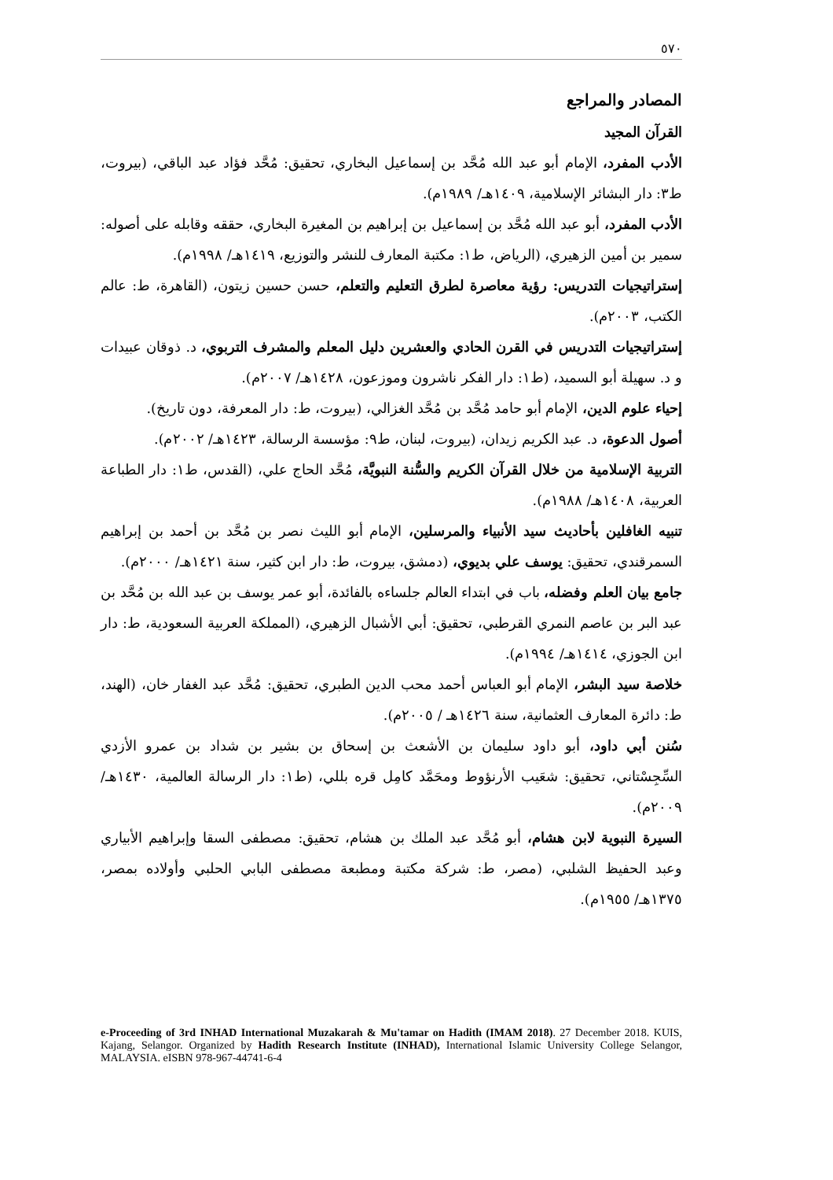٥٧٠
المصادر والمراجع
القرآن المجيد
الأدب المفرد، الإمام أبو عبد الله مُحَّد بن إسماعيل البخاري، تحقيق: مُحَّد فؤاد عبد الباقي، (بيروت، ط٣: دار البشائر الإسلامية، ١٤٠٩هـ/ ١٩٨٩م).
الأدب المفرد، أبو عبد الله مُحَّد بن إسماعيل بن إبراهيم بن المغيرة البخاري، حققه وقابله على أصوله: سمير بن أمين الزهيري، (الرياض، ط١: مكتبة المعارف للنشر والتوزيع، ١٤١٩هـ/ ١٩٩٨م).
إستراتيجيات التدريس: رؤية معاصرة لطرق التعليم والتعلم، حسن حسين زيتون، (القاهرة، ط: عالم الكتب، ٢٠٠٣م).
إستراتيجيات التدريس في القرن الحادي والعشرين دليل المعلم والمشرف التربوي، د. ذوقان عبيدات و د. سهيلة أبو السميد، (ط١: دار الفكر ناشرون وموزعون، ١٤٢٨هـ/ ٢٠٠٧م).
إحياء علوم الدين، الإمام أبو حامد مُحَّد بن مُحَّد الغزالي، (بيروت، ط: دار المعرفة، دون تاريخ).
أصول الدعوة، د. عبد الكريم زيدان، (بيروت، لبنان، ط٩: مؤسسة الرسالة، ١٤٢٣هـ/ ٢٠٠٢م).
التربية الإسلامية من خلال القرآن الكريم والسُّنة النبويَّة، مُحَّد الحاج علي، (القدس، ط١: دار الطباعة العربية، ١٤٠٨هـ/ ١٩٨٨م).
تنبيه الغافلين بأحاديث سيد الأنبياء والمرسلين، الإمام أبو الليث نصر بن مُحَّد بن أحمد بن إبراهيم السمرقندي، تحقيق: يوسف علي بديوي، (دمشق، بيروت، ط: دار ابن كثير، سنة ١٤٢١هـ/ ٢٠٠٠م).
جامع بيان العلم وفضله، باب في ابتداء العالم جلساءه بالفائدة، أبو عمر يوسف بن عبد الله بن مُحَّد بن عبد البر بن عاصم النمري القرطبي، تحقيق: أبي الأشبال الزهيري، (المملكة العربية السعودية، ط: دار ابن الجوزي، ١٤١٤هـ/ ١٩٩٤م).
خلاصة سيد البشر، الإمام أبو العباس أحمد محب الدين الطبري، تحقيق: مُحَّد عبد الغفار خان، (الهند، ط: دائرة المعارف العثمانية، سنة ١٤٢٦هـ / ٢٠٠٥م).
سُنن أبي داود، أبو داود سليمان بن الأشعث بن إسحاق بن بشير بن شداد بن عمرو الأزدي السِّجِسْتاني، تحقيق: شعَيب الأرنؤوط ومحَمَّد كامِل قره بللي، (ط١: دار الرسالة العالمية، ١٤٣٠هـ/ ٢٠٠٩م).
السيرة النبوية لابن هشام، أبو مُحَّد عبد الملك بن هشام، تحقيق: مصطفى السقا وإبراهيم الأبياري وعبد الحفيظ الشلبي، (مصر، ط: شركة مكتبة ومطبعة مصطفى البابي الحلبي وأولاده بمصر، ١٣٧٥هـ/ ١٩٥٥م).
e-Proceeding of 3rd INHAD International Muzakarah & Mu'tamar on Hadith (IMAM 2018). 27 December 2018. KUIS, Kajang, Selangor. Organized by Hadith Research Institute (INHAD), International Islamic University College Selangor, MALAYSIA. eISBN 978-967-44741-6-4